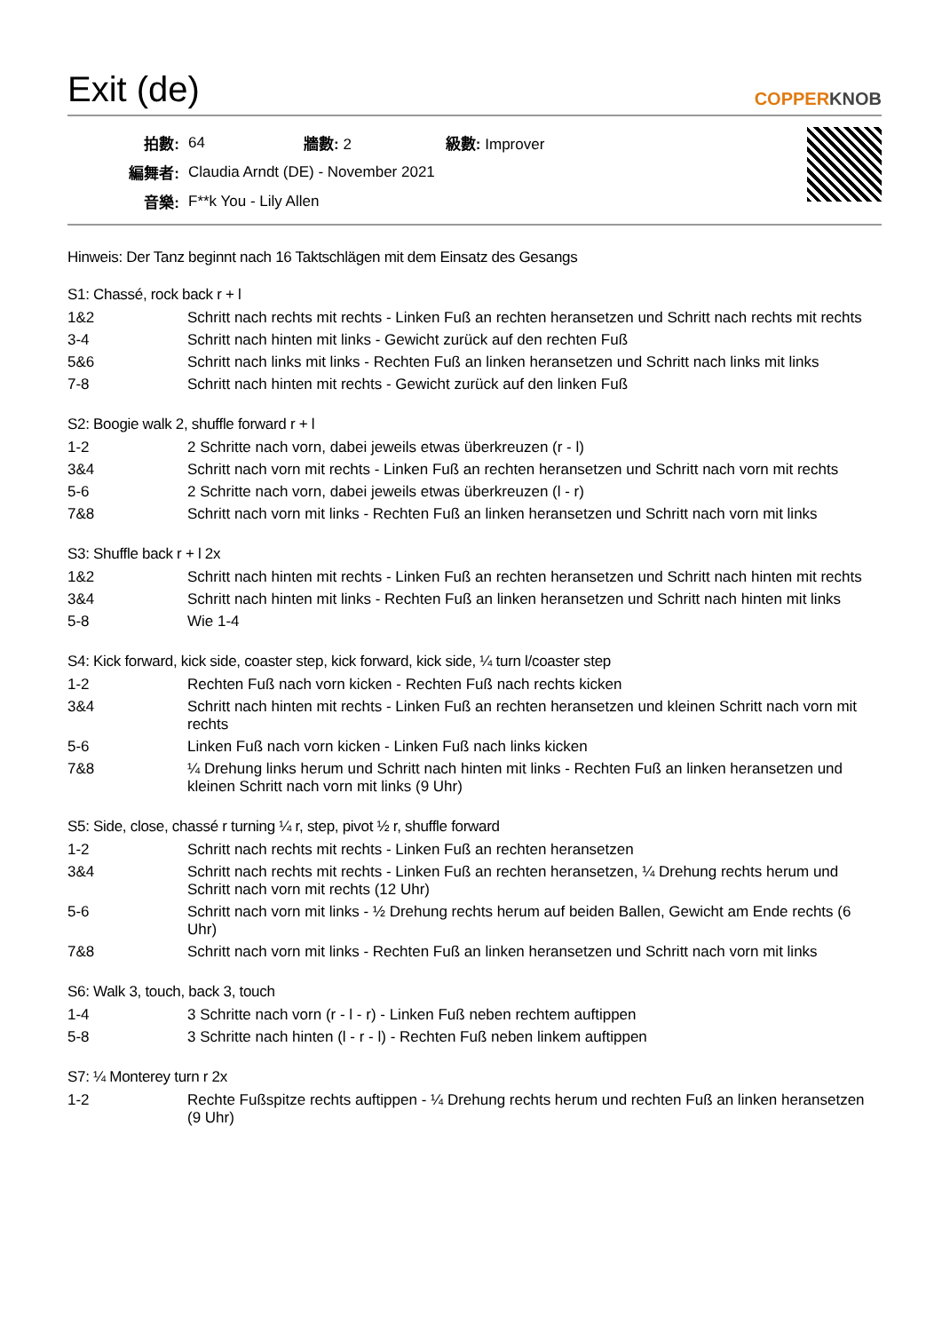Exit (de) COPPERKNOB
| 拍數: | 64 | 牆數: 2 | 級數: Improver |
| 編舞者: | Claudia Arndt (DE) - November 2021 | | |
| 音樂: | F**k You - Lily Allen | | |
Hinweis: Der Tanz beginnt nach 16 Taktschlägen mit dem Einsatz des Gesangs
S1: Chassé, rock back r + l
| 1&2 | Schritt nach rechts mit rechts - Linken Fuß an rechten heransetzen und Schritt nach rechts mit rechts |
| 3-4 | Schritt nach hinten mit links - Gewicht zurück auf den rechten Fuß |
| 5&6 | Schritt nach links mit links - Rechten Fuß an linken heransetzen und Schritt nach links mit links |
| 7-8 | Schritt nach hinten mit rechts - Gewicht zurück auf den linken Fuß |
S2: Boogie walk 2, shuffle forward r + l
| 1-2 | 2 Schritte nach vorn, dabei jeweils etwas überkreuzen (r - l) |
| 3&4 | Schritt nach vorn mit rechts - Linken Fuß an rechten heransetzen und Schritt nach vorn mit rechts |
| 5-6 | 2 Schritte nach vorn, dabei jeweils etwas überkreuzen (l - r) |
| 7&8 | Schritt nach vorn mit links - Rechten Fuß an linken heransetzen und Schritt nach vorn mit links |
S3: Shuffle back r + l 2x
| 1&2 | Schritt nach hinten mit rechts - Linken Fuß an rechten heransetzen und Schritt nach hinten mit rechts |
| 3&4 | Schritt nach hinten mit links - Rechten Fuß an linken heransetzen und Schritt nach hinten mit links |
| 5-8 | Wie 1-4 |
S4: Kick forward, kick side, coaster step, kick forward, kick side, ¼ turn l/coaster step
| 1-2 | Rechten Fuß nach vorn kicken - Rechten Fuß nach rechts kicken |
| 3&4 | Schritt nach hinten mit rechts - Linken Fuß an rechten heransetzen und kleinen Schritt nach vorn mit rechts |
| 5-6 | Linken Fuß nach vorn kicken - Linken Fuß nach links kicken |
| 7&8 | ¼ Drehung links herum und Schritt nach hinten mit links - Rechten Fuß an linken heransetzen und kleinen Schritt nach vorn mit links (9 Uhr) |
S5: Side, close, chassé r turning ¼ r, step, pivot ½ r, shuffle forward
| 1-2 | Schritt nach rechts mit rechts - Linken Fuß an rechten heransetzen |
| 3&4 | Schritt nach rechts mit rechts - Linken Fuß an rechten heransetzen, ¼ Drehung rechts herum und Schritt nach vorn mit rechts (12 Uhr) |
| 5-6 | Schritt nach vorn mit links - ½ Drehung rechts herum auf beiden Ballen, Gewicht am Ende rechts (6 Uhr) |
| 7&8 | Schritt nach vorn mit links - Rechten Fuß an linken heransetzen und Schritt nach vorn mit links |
S6: Walk 3, touch, back 3, touch
| 1-4 | 3 Schritte nach vorn (r - l - r) - Linken Fuß neben rechtem auftippen |
| 5-8 | 3 Schritte nach hinten (l - r - l) - Rechten Fuß neben linkem auftippen |
S7: ¼ Monterey turn r 2x
| 1-2 | Rechte Fußspitze rechts auftippen - ¼ Drehung rechts herum und rechten Fuß an linken heransetzen (9 Uhr) |